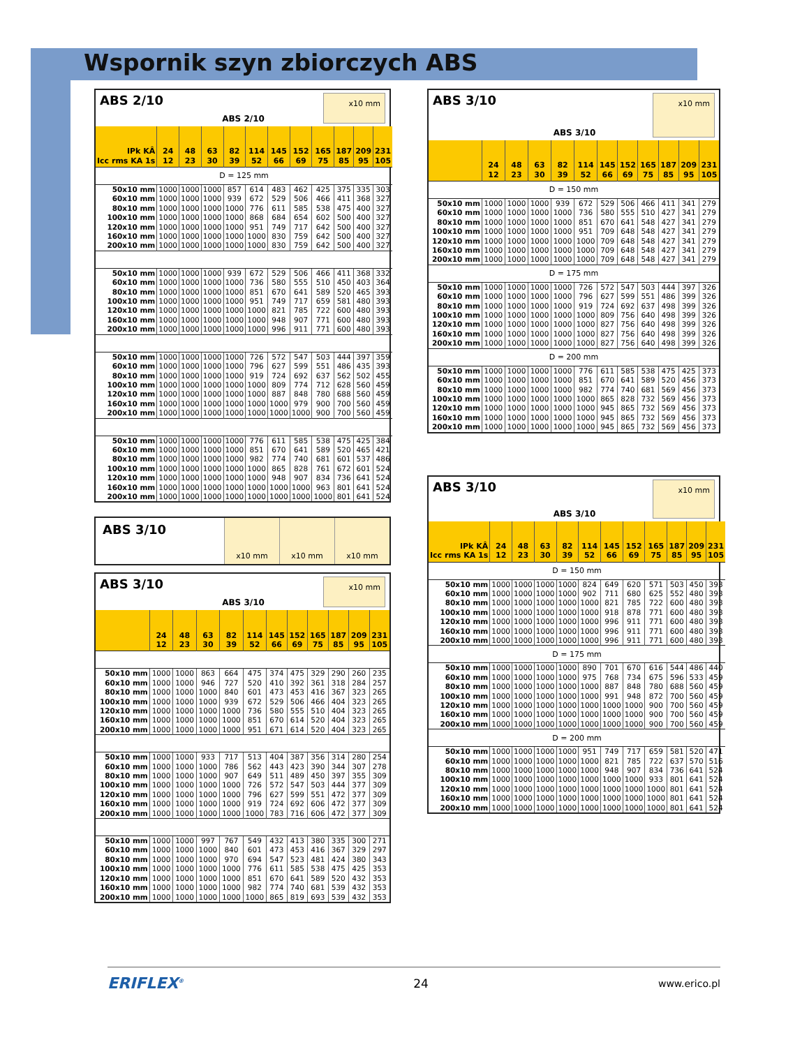Wspornik szyn zbiorczych ABS
ABS 2/10 ABS 2/10 x10 mm
| IPk KÂ Icc rms KA 1s | 24 12 | 48 23 | 63 30 | 82 39 | 114 52 | 145 66 | 152 69 | 165 75 | 187 85 | 209 95 | 231 105 |
| --- | --- | --- | --- | --- | --- | --- | --- | --- | --- | --- | --- |
| D = 125 mm | | | | | | | | | | | |
| 50x10 mm | 1000 | 1000 | 1000 | 857 | 614 | 483 | 462 | 425 | 375 | 335 | 303 |
| 60x10 mm | 1000 | 1000 | 1000 | 939 | 672 | 529 | 506 | 466 | 411 | 368 | 327 |
| 80x10 mm | 1000 | 1000 | 1000 | 1000 | 776 | 611 | 585 | 538 | 475 | 400 | 327 |
| 100x10 mm | 1000 | 1000 | 1000 | 1000 | 868 | 684 | 654 | 602 | 500 | 400 | 327 |
| 120x10 mm | 1000 | 1000 | 1000 | 1000 | 951 | 749 | 717 | 642 | 500 | 400 | 327 |
| 160x10 mm | 1000 | 1000 | 1000 | 1000 | 1000 | 830 | 759 | 642 | 500 | 400 | 327 |
| 200x10 mm | 1000 | 1000 | 1000 | 1000 | 1000 | 830 | 759 | 642 | 500 | 400 | 327 |
| 50x10 mm | 1000 | 1000 | 1000 | 939 | 672 | 529 | 506 | 466 | 411 | 368 | 332 |
| 60x10 mm | 1000 | 1000 | 1000 | 1000 | 736 | 580 | 555 | 510 | 450 | 403 | 364 |
| 80x10 mm | 1000 | 1000 | 1000 | 1000 | 851 | 670 | 641 | 589 | 520 | 465 | 393 |
| 100x10 mm | 1000 | 1000 | 1000 | 1000 | 951 | 749 | 717 | 659 | 581 | 480 | 393 |
| 120x10 mm | 1000 | 1000 | 1000 | 1000 | 1000 | 821 | 785 | 722 | 600 | 480 | 393 |
| 160x10 mm | 1000 | 1000 | 1000 | 1000 | 1000 | 948 | 907 | 771 | 600 | 480 | 393 |
| 200x10 mm | 1000 | 1000 | 1000 | 1000 | 1000 | 996 | 911 | 771 | 600 | 480 | 393 |
| 50x10 mm | 1000 | 1000 | 1000 | 1000 | 726 | 572 | 547 | 503 | 444 | 397 | 359 |
| 60x10 mm | 1000 | 1000 | 1000 | 1000 | 796 | 627 | 599 | 551 | 486 | 435 | 393 |
| 80x10 mm | 1000 | 1000 | 1000 | 1000 | 919 | 724 | 692 | 637 | 562 | 502 | 455 |
| 100x10 mm | 1000 | 1000 | 1000 | 1000 | 1000 | 809 | 774 | 712 | 628 | 560 | 459 |
| 120x10 mm | 1000 | 1000 | 1000 | 1000 | 1000 | 887 | 848 | 780 | 688 | 560 | 459 |
| 160x10 mm | 1000 | 1000 | 1000 | 1000 | 1000 | 1000 | 979 | 900 | 700 | 560 | 459 |
| 200x10 mm | 1000 | 1000 | 1000 | 1000 | 1000 | 1000 | 1000 | 900 | 700 | 560 | 459 |
| 50x10 mm | 1000 | 1000 | 1000 | 1000 | 776 | 611 | 585 | 538 | 475 | 425 | 384 |
| 60x10 mm | 1000 | 1000 | 1000 | 1000 | 851 | 670 | 641 | 589 | 520 | 465 | 421 |
| 80x10 mm | 1000 | 1000 | 1000 | 1000 | 982 | 774 | 740 | 681 | 601 | 537 | 486 |
| 100x10 mm | 1000 | 1000 | 1000 | 1000 | 1000 | 865 | 828 | 761 | 672 | 601 | 524 |
| 120x10 mm | 1000 | 1000 | 1000 | 1000 | 1000 | 948 | 907 | 834 | 736 | 641 | 524 |
| 160x10 mm | 1000 | 1000 | 1000 | 1000 | 1000 | 1000 | 1000 | 963 | 801 | 641 | 524 |
| 200x10 mm | 1000 | 1000 | 1000 | 1000 | 1000 | 1000 | 1000 | 1000 | 801 | 641 | 524 |
ABS 3/10
x10 mm x10 mm x10 mm
ABS 3/10 ABS 3/10 x10 mm
| | 24 12 | 48 23 | 63 30 | 82 39 | 114 52 | 145 66 | 152 69 | 165 75 | 187 85 | 209 95 | 231 105 |
| --- | --- | --- | --- | --- | --- | --- | --- | --- | --- | --- | --- |
| 50x10 mm | 1000 | 1000 | 863 | 664 | 475 | 374 | 475 | 329 | 290 | 260 | 235 |
| 60x10 mm | 1000 | 1000 | 946 | 727 | 520 | 410 | 392 | 361 | 318 | 284 | 257 |
| 80x10 mm | 1000 | 1000 | 1000 | 840 | 601 | 473 | 453 | 416 | 367 | 323 | 265 |
| 100x10 mm | 1000 | 1000 | 1000 | 939 | 672 | 529 | 506 | 466 | 404 | 323 | 265 |
| 120x10 mm | 1000 | 1000 | 1000 | 1000 | 736 | 580 | 555 | 510 | 404 | 323 | 265 |
| 160x10 mm | 1000 | 1000 | 1000 | 1000 | 851 | 670 | 614 | 520 | 404 | 323 | 265 |
| 200x10 mm | 1000 | 1000 | 1000 | 1000 | 951 | 671 | 614 | 520 | 404 | 323 | 265 |
| 50x10 mm | 1000 | 1000 | 933 | 717 | 513 | 404 | 387 | 356 | 314 | 280 | 254 |
| 60x10 mm | 1000 | 1000 | 1000 | 786 | 562 | 443 | 423 | 390 | 344 | 307 | 278 |
| 80x10 mm | 1000 | 1000 | 1000 | 907 | 649 | 511 | 489 | 450 | 397 | 355 | 309 |
| 100x10 mm | 1000 | 1000 | 1000 | 1000 | 726 | 572 | 547 | 503 | 444 | 377 | 309 |
| 120x10 mm | 1000 | 1000 | 1000 | 1000 | 796 | 627 | 599 | 551 | 472 | 377 | 309 |
| 160x10 mm | 1000 | 1000 | 1000 | 1000 | 919 | 724 | 692 | 606 | 472 | 377 | 309 |
| 200x10 mm | 1000 | 1000 | 1000 | 1000 | 1000 | 783 | 716 | 606 | 472 | 377 | 309 |
| 50x10 mm | 1000 | 1000 | 997 | 767 | 549 | 432 | 413 | 380 | 335 | 300 | 271 |
| 60x10 mm | 1000 | 1000 | 1000 | 840 | 601 | 473 | 453 | 416 | 367 | 329 | 297 |
| 80x10 mm | 1000 | 1000 | 1000 | 970 | 694 | 547 | 523 | 481 | 424 | 380 | 343 |
| 100x10 mm | 1000 | 1000 | 1000 | 1000 | 776 | 611 | 585 | 538 | 475 | 425 | 353 |
| 120x10 mm | 1000 | 1000 | 1000 | 1000 | 851 | 670 | 641 | 589 | 520 | 432 | 353 |
| 160x10 mm | 1000 | 1000 | 1000 | 1000 | 982 | 774 | 740 | 681 | 539 | 432 | 353 |
| 200x10 mm | 1000 | 1000 | 1000 | 1000 | 1000 | 865 | 819 | 693 | 539 | 432 | 353 |
ABS 3/10 ABS 3/10 x10 mm
| | 24 12 | 48 23 | 63 30 | 82 39 | 114 52 | 145 66 | 152 69 | 165 75 | 187 85 | 209 95 | 231 105 |
| --- | --- | --- | --- | --- | --- | --- | --- | --- | --- | --- | --- |
| D = 150 mm | | | | | | | | | | | |
| 50x10 mm | 1000 | 1000 | 1000 | 939 | 672 | 529 | 506 | 466 | 411 | 341 | 279 |
| 60x10 mm | 1000 | 1000 | 1000 | 1000 | 736 | 580 | 555 | 510 | 427 | 341 | 279 |
| 80x10 mm | 1000 | 1000 | 1000 | 1000 | 851 | 670 | 641 | 548 | 427 | 341 | 279 |
| 100x10 mm | 1000 | 1000 | 1000 | 1000 | 951 | 709 | 648 | 548 | 427 | 341 | 279 |
| 120x10 mm | 1000 | 1000 | 1000 | 1000 | 1000 | 709 | 648 | 548 | 427 | 341 | 279 |
| 160x10 mm | 1000 | 1000 | 1000 | 1000 | 1000 | 709 | 648 | 548 | 427 | 341 | 279 |
| 200x10 mm | 1000 | 1000 | 1000 | 1000 | 1000 | 709 | 648 | 548 | 427 | 341 | 279 |
| D = 175 mm | | | | | | | | | | | |
| 50x10 mm | 1000 | 1000 | 1000 | 1000 | 726 | 572 | 547 | 503 | 444 | 397 | 326 |
| 60x10 mm | 1000 | 1000 | 1000 | 1000 | 796 | 627 | 599 | 551 | 486 | 399 | 326 |
| 80x10 mm | 1000 | 1000 | 1000 | 1000 | 919 | 724 | 692 | 637 | 498 | 399 | 326 |
| 100x10 mm | 1000 | 1000 | 1000 | 1000 | 1000 | 809 | 756 | 640 | 498 | 399 | 326 |
| 120x10 mm | 1000 | 1000 | 1000 | 1000 | 1000 | 827 | 756 | 640 | 498 | 399 | 326 |
| 160x10 mm | 1000 | 1000 | 1000 | 1000 | 1000 | 827 | 756 | 640 | 498 | 399 | 326 |
| 200x10 mm | 1000 | 1000 | 1000 | 1000 | 1000 | 827 | 756 | 640 | 498 | 399 | 326 |
| D = 200 mm | | | | | | | | | | | |
| 50x10 mm | 1000 | 1000 | 1000 | 1000 | 776 | 611 | 585 | 538 | 475 | 425 | 373 |
| 60x10 mm | 1000 | 1000 | 1000 | 1000 | 851 | 670 | 641 | 589 | 520 | 456 | 373 |
| 80x10 mm | 1000 | 1000 | 1000 | 1000 | 982 | 774 | 740 | 681 | 569 | 456 | 373 |
| 100x10 mm | 1000 | 1000 | 1000 | 1000 | 1000 | 865 | 828 | 732 | 569 | 456 | 373 |
| 120x10 mm | 1000 | 1000 | 1000 | 1000 | 1000 | 945 | 865 | 732 | 569 | 456 | 373 |
| 160x10 mm | 1000 | 1000 | 1000 | 1000 | 1000 | 945 | 865 | 732 | 569 | 456 | 373 |
| 200x10 mm | 1000 | 1000 | 1000 | 1000 | 1000 | 945 | 865 | 732 | 569 | 456 | 373 |
ABS 3/10 ABS 3/10 x10 mm
| IPk KÂ Icc rms KA 1s | 24 12 | 48 23 | 63 30 | 82 39 | 114 52 | 145 66 | 152 69 | 165 75 | 187 85 | 209 95 | 231 105 |
| --- | --- | --- | --- | --- | --- | --- | --- | --- | --- | --- | --- |
| D = 150 mm | | | | | | | | | | | |
| 50x10 mm | 1000 | 1000 | 1000 | 1000 | 824 | 649 | 620 | 571 | 503 | 450 | 393 |
| 60x10 mm | 1000 | 1000 | 1000 | 1000 | 902 | 711 | 680 | 625 | 552 | 480 | 393 |
| 80x10 mm | 1000 | 1000 | 1000 | 1000 | 1000 | 821 | 785 | 722 | 600 | 480 | 393 |
| 100x10 mm | 1000 | 1000 | 1000 | 1000 | 1000 | 918 | 878 | 771 | 600 | 480 | 393 |
| 120x10 mm | 1000 | 1000 | 1000 | 1000 | 1000 | 996 | 911 | 771 | 600 | 480 | 393 |
| 160x10 mm | 1000 | 1000 | 1000 | 1000 | 1000 | 996 | 911 | 771 | 600 | 480 | 393 |
| 200x10 mm | 1000 | 1000 | 1000 | 1000 | 1000 | 996 | 911 | 771 | 600 | 480 | 393 |
| D = 175 mm | | | | | | | | | | | |
| 50x10 mm | 1000 | 1000 | 1000 | 1000 | 890 | 701 | 670 | 616 | 544 | 486 | 440 |
| 60x10 mm | 1000 | 1000 | 1000 | 1000 | 975 | 768 | 734 | 675 | 596 | 533 | 459 |
| 80x10 mm | 1000 | 1000 | 1000 | 1000 | 1000 | 887 | 848 | 780 | 688 | 560 | 459 |
| 100x10 mm | 1000 | 1000 | 1000 | 1000 | 1000 | 991 | 948 | 872 | 700 | 560 | 459 |
| 120x10 mm | 1000 | 1000 | 1000 | 1000 | 1000 | 1000 | 1000 | 900 | 700 | 560 | 459 |
| 160x10 mm | 1000 | 1000 | 1000 | 1000 | 1000 | 1000 | 1000 | 900 | 700 | 560 | 459 |
| 200x10 mm | 1000 | 1000 | 1000 | 1000 | 1000 | 1000 | 1000 | 900 | 700 | 560 | 459 |
| D = 200 mm | | | | | | | | | | | |
| 50x10 mm | 1000 | 1000 | 1000 | 1000 | 951 | 749 | 717 | 659 | 581 | 520 | 471 |
| 60x10 mm | 1000 | 1000 | 1000 | 1000 | 1000 | 821 | 785 | 722 | 637 | 570 | 516 |
| 80x10 mm | 1000 | 1000 | 1000 | 1000 | 1000 | 948 | 907 | 834 | 736 | 641 | 524 |
| 100x10 mm | 1000 | 1000 | 1000 | 1000 | 1000 | 1000 | 1000 | 933 | 801 | 641 | 524 |
| 120x10 mm | 1000 | 1000 | 1000 | 1000 | 1000 | 1000 | 1000 | 1000 | 801 | 641 | 524 |
| 160x10 mm | 1000 | 1000 | 1000 | 1000 | 1000 | 1000 | 1000 | 1000 | 801 | 641 | 524 |
| 200x10 mm | 1000 | 1000 | 1000 | 1000 | 1000 | 1000 | 1000 | 1000 | 801 | 641 | 524 |
ERIFLEX<sup>®</sup> 24 www.erico.pl